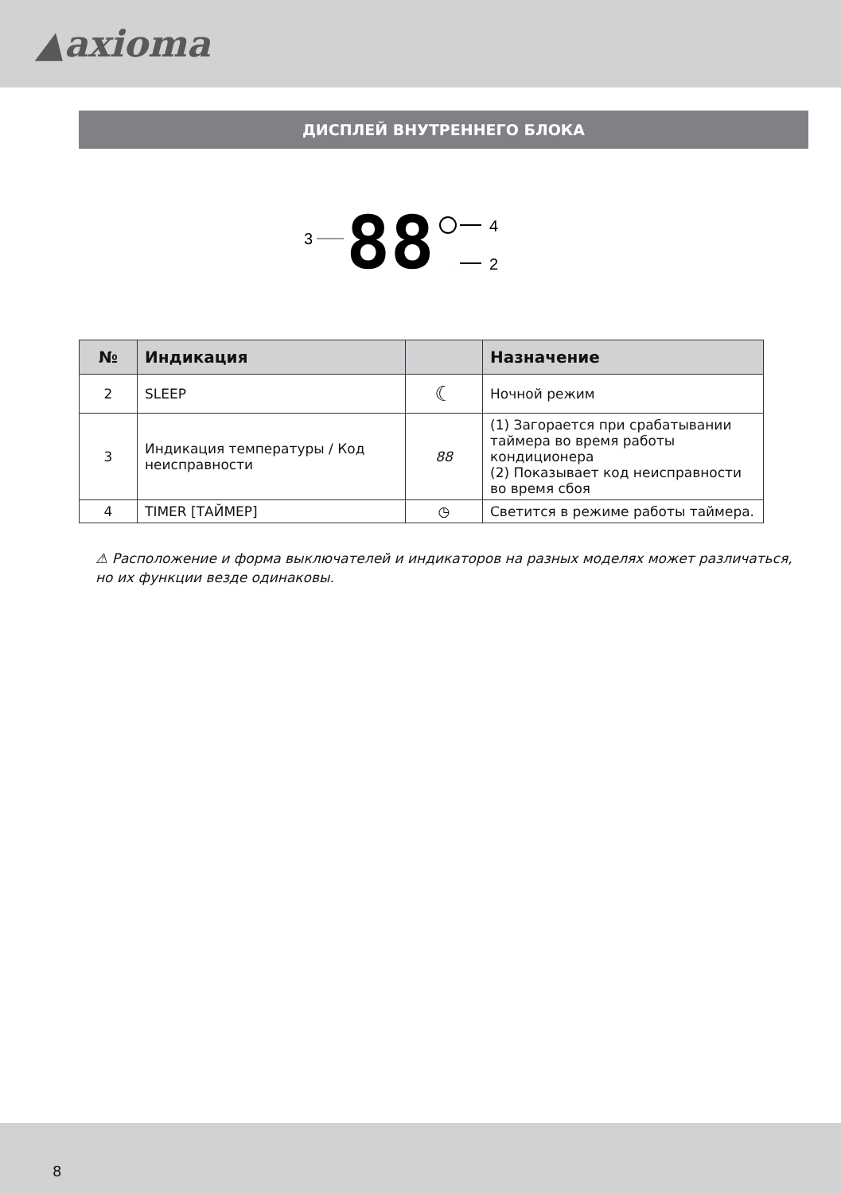▲axioma
ДИСПЛЕЙ ВНУТРЕННЕГО БЛОКА
3
88
4
2
| № | Индикация | | Назначение |
| --- | --- | --- | --- |
| 2 | SLEEP | ☾ | Ночной режим |
| 3 | Индикация температуры / Код неисправности | 88 | (1) Загорается при срабатывании таймера во время работы кондиционера (2) Показывает код неисправности во время сбоя |
| 4 | TIMER [ТАЙМЕР] | ◷ | Светится в режиме работы таймера. |
⚠ Расположение и форма выключателей и индикаторов на разных моделях может различаться, но их функции везде одинаковы.
8